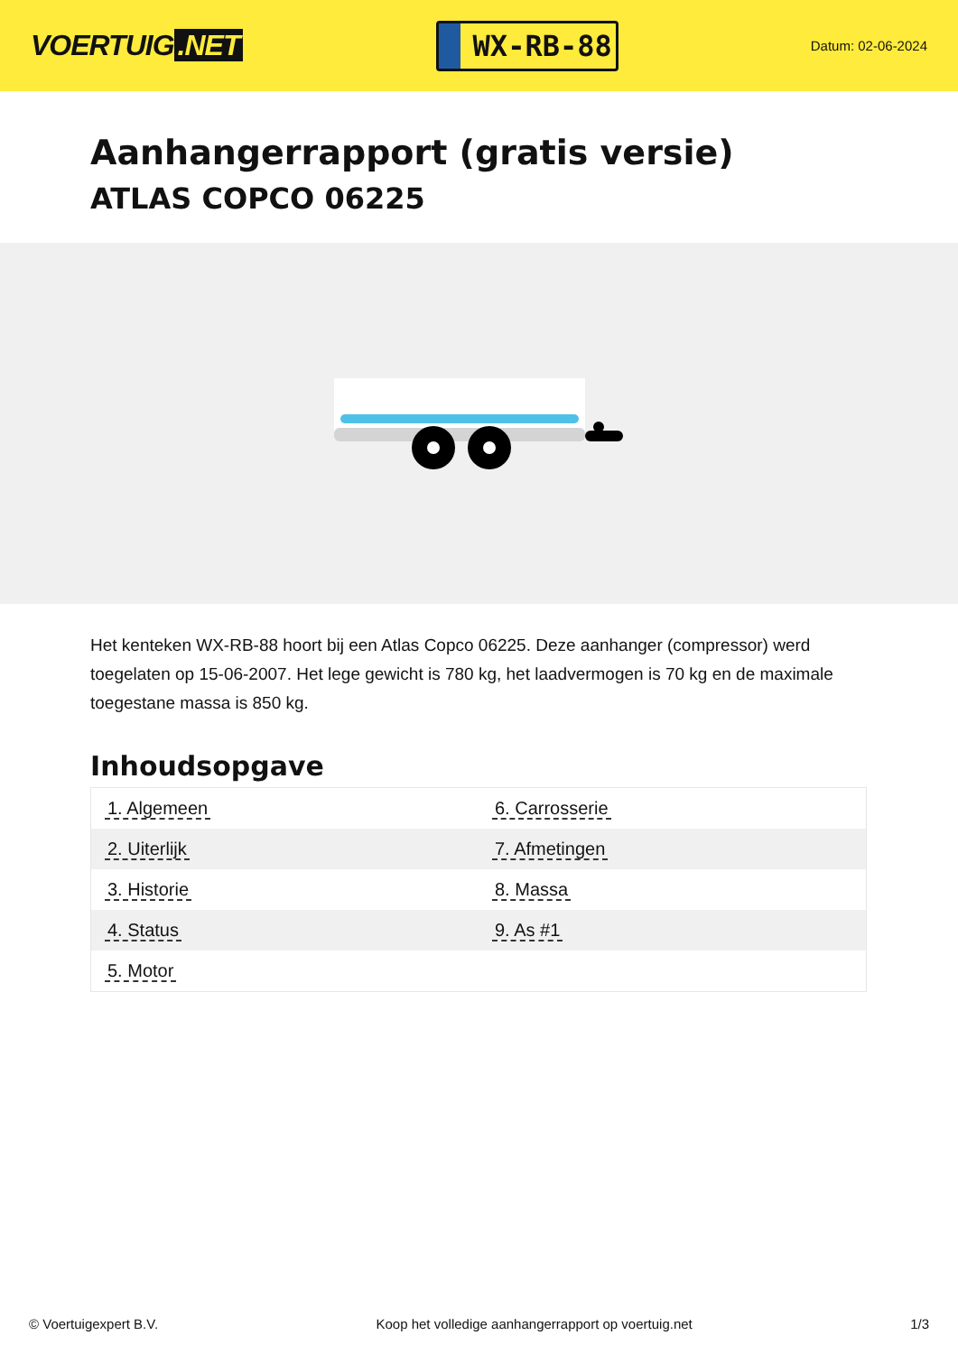VOERTUIG.NET
WX-RB-88
Datum: 02-06-2024
Aanhangerrapport (gratis versie)
ATLAS COPCO 06225
Het kenteken WX-RB-88 hoort bij een Atlas Copco 06225. Deze aanhanger (compressor) werd toegelaten op 15-06-2007. Het lege gewicht is 780 kg, het laadvermogen is 70 kg en de maximale toegestane massa is 850 kg.
Inhoudsopgave
| 1. Algemeen | 6. Carrosserie |
| 2. Uiterlijk | 7. Afmetingen |
| 3. Historie | 8. Massa |
| 4. Status | 9. As #1 |
| 5. Motor | |
© Voertuigexpert B.V. Koop het volledige aanhangerrapport op voertuig.net 1/3